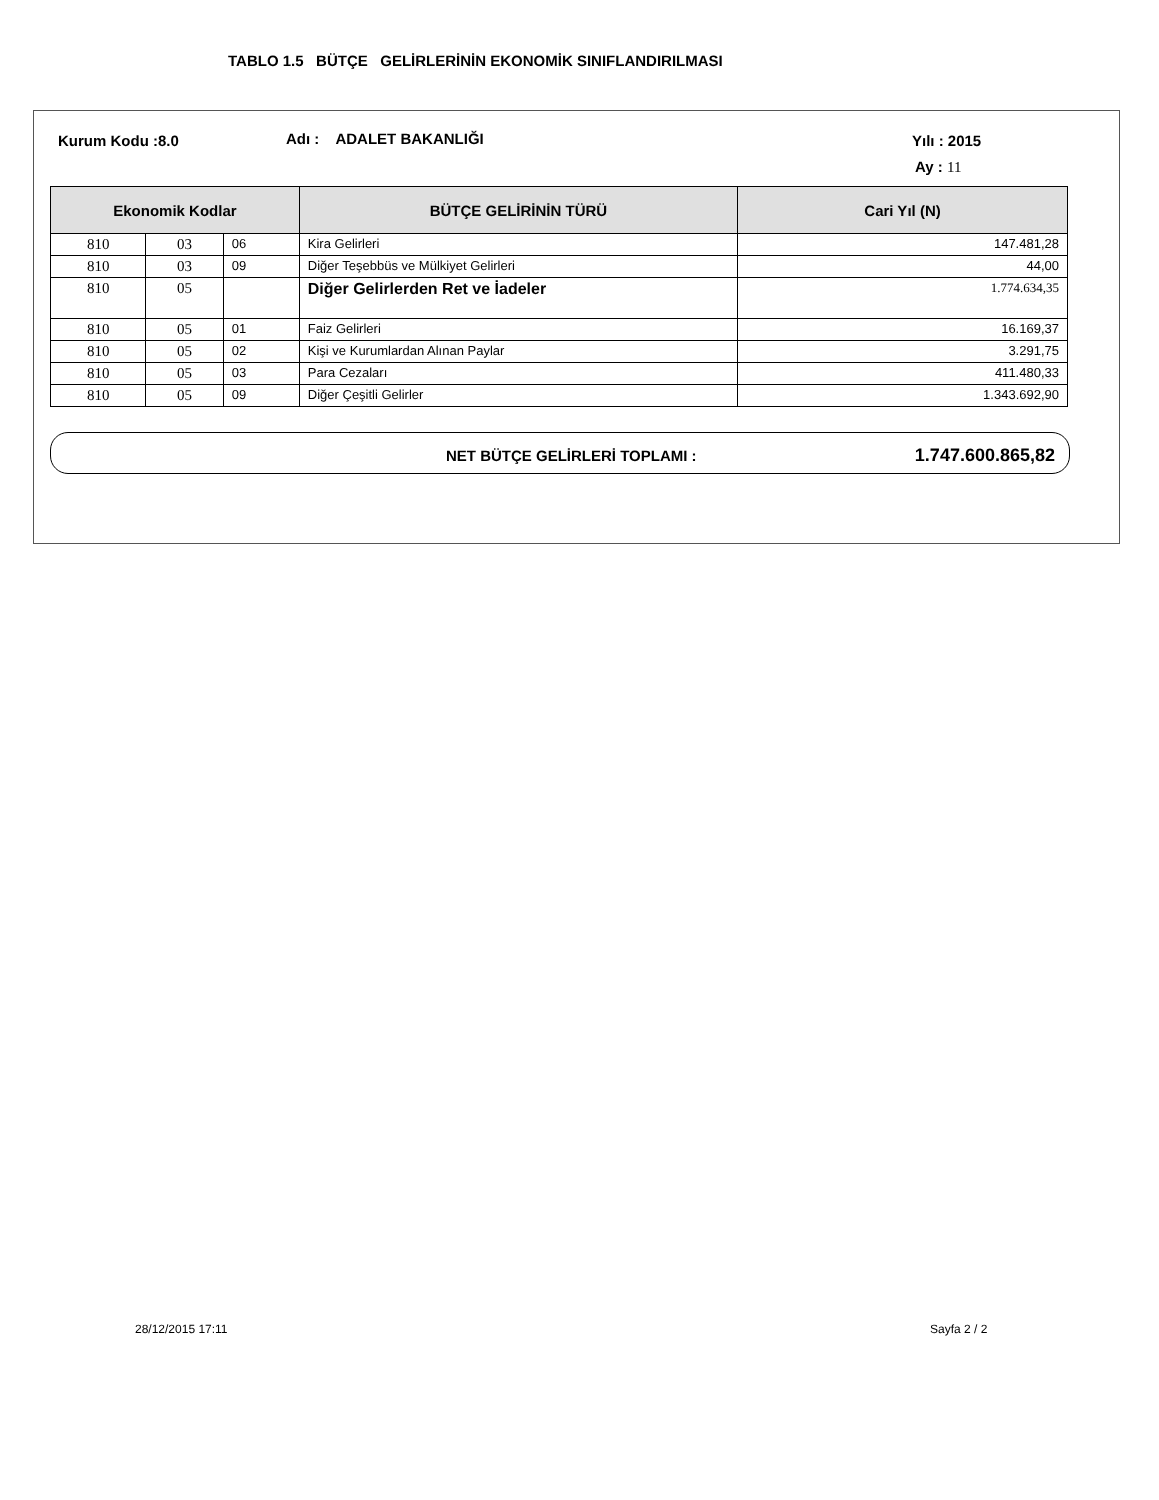TABLO 1.5 BÜTÇE GELİRLERİNİN EKONOMİK SINIFLANDIRILMASI
Kurum Kodu :8.0 Adı : ADALET BAKANLIĞI Yılı : 2015
Ay : 11
| Ekonomik Kodlar | | | BÜTÇE GELİRİNİN TÜRÜ | Cari Yıl (N) |
| --- | --- | --- | --- | --- |
| 810 | 03 | 06 | Kira Gelirleri | 147.481,28 |
| 810 | 03 | 09 | Diğer Teşebbüs ve Mülkiyet Gelirleri | 44,00 |
| 810 | 05 | | Diğer Gelirlerden Ret ve İadeler | 1.774.634,35 |
| 810 | 05 | 01 | Faiz Gelirleri | 16.169,37 |
| 810 | 05 | 02 | Kişi ve Kurumlardan Alınan Paylar | 3.291,75 |
| 810 | 05 | 03 | Para Cezaları | 411.480,33 |
| 810 | 05 | 09 | Diğer Çeşitli Gelirler | 1.343.692,90 |
NET BÜTÇE GELİRLERİ TOPLAMI : 1.747.600.865,82
28/12/2015 17:11 Sayfa 2 / 2